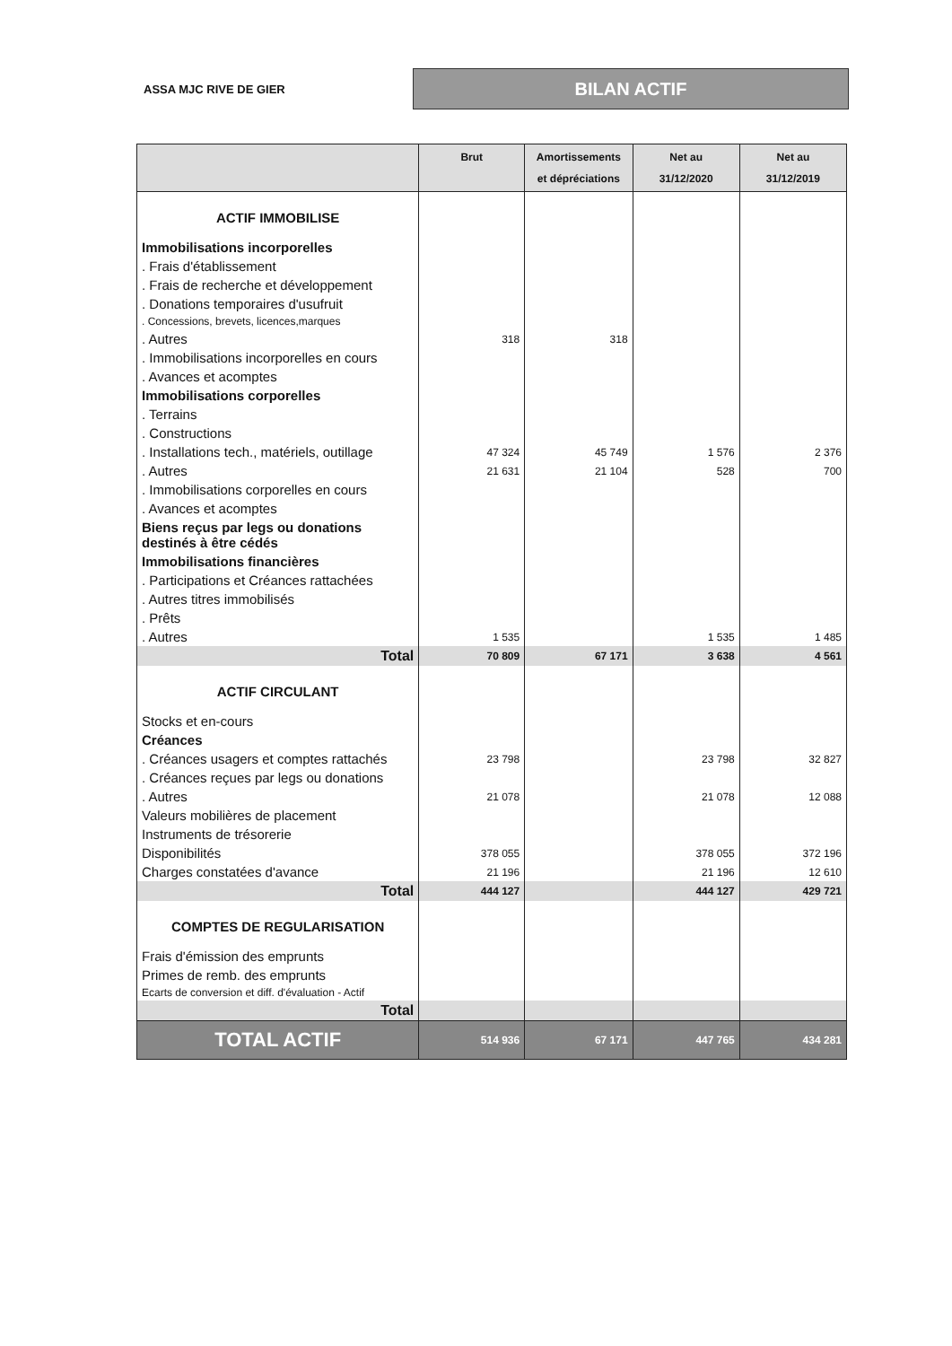ASSA MJC RIVE DE GIER
BILAN ACTIF
| | Brut | Amortissements et dépréciations | Net au 31/12/2020 | Net au 31/12/2019 |
| --- | --- | --- | --- | --- |
| ACTIF IMMOBILISE | | | | |
| Immobilisations incorporelles | | | | |
| . Frais d'établissement | | | | |
| . Frais de recherche et développement | | | | |
| . Donations temporaires d'usufruit | | | | |
| . Concessions, brevets, licences,marques | | | | |
| . Autres | 318 | 318 | | |
| . Immobilisations incorporelles en cours | | | | |
| . Avances et acomptes | | | | |
| Immobilisations corporelles | | | | |
| . Terrains | | | | |
| . Constructions | | | | |
| . Installations tech., matériels, outillage | 47 324 | 45 749 | 1 576 | 2 376 |
| . Autres | 21 631 | 21 104 | 528 | 700 |
| . Immobilisations corporelles en cours | | | | |
| . Avances et acomptes | | | | |
| Biens reçus par legs ou donations destinés à être cédés | | | | |
| Immobilisations financières | | | | |
| . Participations et Créances rattachées | | | | |
| . Autres titres immobilisés | | | | |
| . Prêts | | | | |
| . Autres | 1 535 | | 1 535 | 1 485 |
| Total | 70 809 | 67 171 | 3 638 | 4 561 |
| ACTIF CIRCULANT | | | | |
| Stocks et en-cours | | | | |
| Créances | | | | |
| . Créances usagers et comptes rattachés | 23 798 | | 23 798 | 32 827 |
| . Créances reçues par legs ou donations | | | | |
| . Autres | 21 078 | | 21 078 | 12 088 |
| Valeurs mobilières de placement | | | | |
| Instruments de trésorerie | | | | |
| Disponibilités | 378 055 | | 378 055 | 372 196 |
| Charges constatées d'avance | 21 196 | | 21 196 | 12 610 |
| Total | 444 127 | | 444 127 | 429 721 |
| COMPTES DE REGULARISATION | | | | |
| Frais d'émission des emprunts | | | | |
| Primes de remb. des emprunts | | | | |
| Ecarts de conversion et diff. d'évaluation - Actif | | | | |
| Total | | | | |
| TOTAL ACTIF | 514 936 | 67 171 | 447 765 | 434 281 |